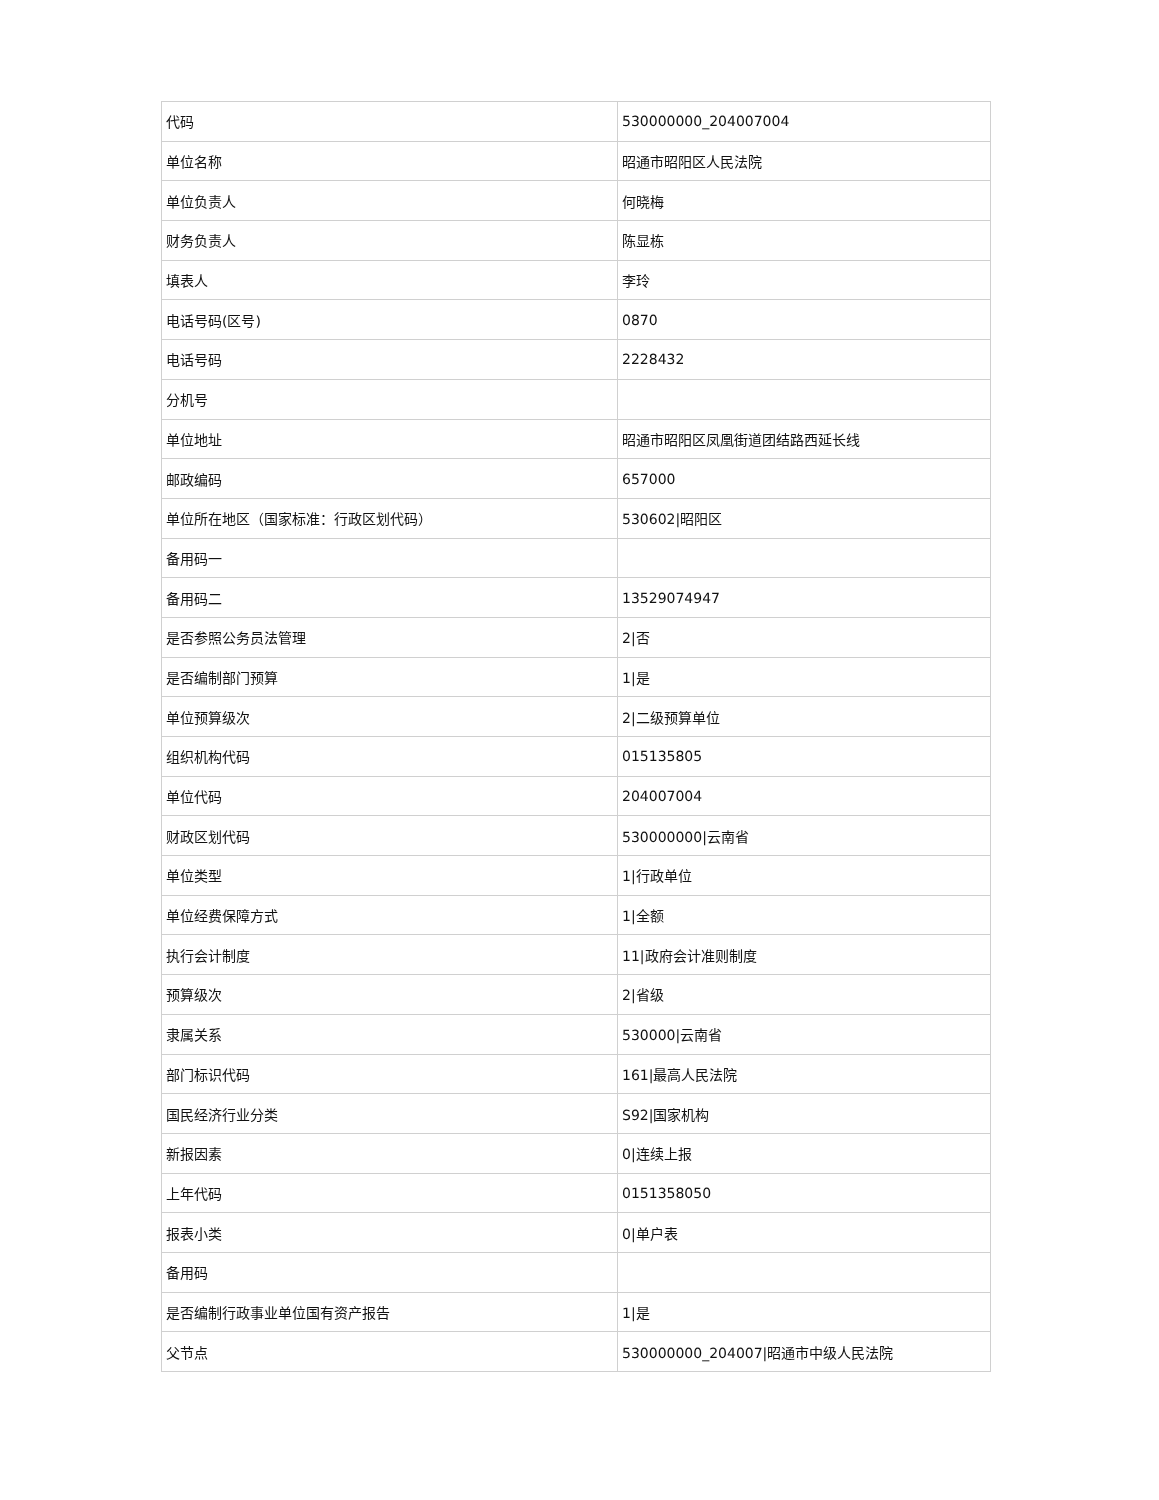| 代码 | 530000000_204007004 |
| 单位名称 | 昭通市昭阳区人民法院 |
| 单位负责人 | 何晓梅 |
| 财务负责人 | 陈显栋 |
| 填表人 | 李玲 |
| 电话号码(区号) | 0870 |
| 电话号码 | 2228432 |
| 分机号 | |
| 单位地址 | 昭通市昭阳区凤凰街道团结路西延长线 |
| 邮政编码 | 657000 |
| 单位所在地区（国家标准：行政区划代码） | 530602/昭阳区 |
| 备用码一 | |
| 备用码二 | 13529074947 |
| 是否参照公务员法管理 | 2/否 |
| 是否编制部门预算 | 1/是 |
| 单位预算级次 | 2/二级预算单位 |
| 组织机构代码 | 015135805 |
| 单位代码 | 204007004 |
| 财政区划代码 | 530000000/云南省 |
| 单位类型 | 1/行政单位 |
| 单位经费保障方式 | 1/全额 |
| 执行会计制度 | 11/政府会计准则制度 |
| 预算级次 | 2/省级 |
| 隶属关系 | 530000/云南省 |
| 部门标识代码 | 161/最高人民法院 |
| 国民经济行业分类 | S92/国家机构 |
| 新报因素 | 0/连续上报 |
| 上年代码 | 0151358050 |
| 报表小类 | 0/单户表 |
| 备用码 | |
| 是否编制行政事业单位国有资产报告 | 1/是 |
| 父节点 | 530000000_204007/昭通市中级人民法院 |